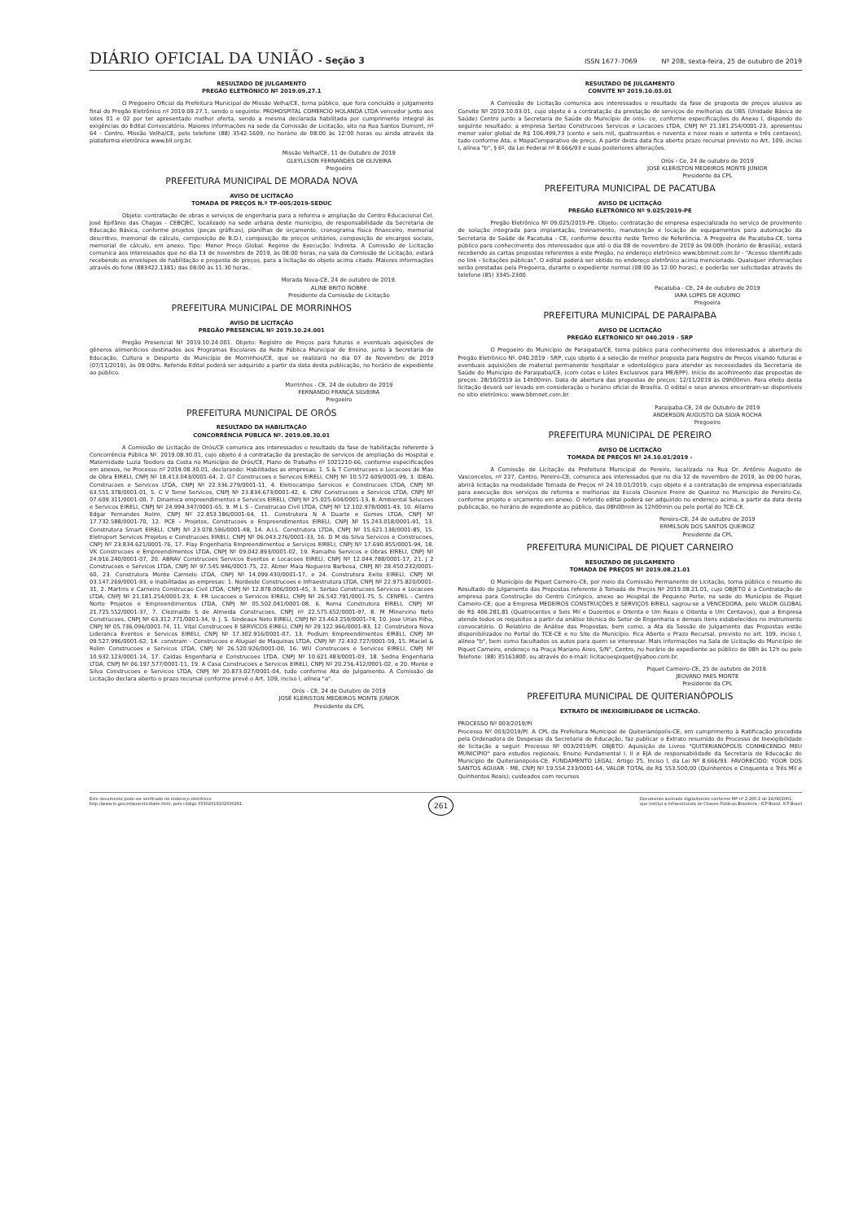DIÁRIO OFICIAL DA UNIÃO - Seção 3
ISSN 1677-7069 Nº 208, sexta-feira, 25 de outubro de 2019
RESULTADO DE JULGAMENTO
PREGÃO ELETRÔNICO Nº 2019.09.27.1
O Pregoeiro Oficial da Prefeitura Municipal de Missão Velha/CE, torna público, que fora concluído o julgamento final do Pregão Eletrônico nº 2019.09.27.1, sendo o seguinte: PROHOSPITAL COMÉRCIO HOLANDA LTDA vencedor junto aos lotes 01 e 02 por ter apresentado melhor oferta, sendo a mesma declarada habilitada por cumprimento integral às exigências do Edital Convocatório. Maiores informações na sede da Comissão de Licitação, sito na Rua Santos Dumont, nº 64 - Centro, Missão Velha/CE, pelo telefone (88) 3542-1609, no horário de 08:00 às 12:00 horas ou ainda através da plataforma eletrônica www.bll.org.br.
Missão Velha/CE, 11 de Outubro de 2019
GLEYLLSON FERNANDES DE OLIVEIRA
Pregoeiro
PREFEITURA MUNICIPAL DE MORADA NOVA
AVISO DE LICITAÇÃO
TOMADA DE PREÇOS N.º TP-005/2019-SEDUC
Objeto: contratação de obras e serviços de engenharia para a reforma e ampliação do Centro Educacional Cel. José Epifânio das Chagas - CEBCJEC, localizado na sede urbana deste município, de responsabilidade da Secretaria de Educação Básica, conforme projetos (peças gráficas), planilhas de orçamento, cronograma físico financeiro, memorial descritivo, memorial de cálculo, composição de B.D.I, composição de preços unitários, composição de encargos sociais, memorial de cálculo, em anexo. Tipo: Menor Preço Global. Regime de Execução: Indireta. A Comissão de Licitação comunica aos interessados que no dia 13 de novembro de 2019, às 08:00 horas, na sala da Comissão de Licitação, estará recebendo os envelopes de habilitação e proposta de preços, para a licitação do objeto acima citado. Maiores informações através do fone (883422.1381) das 08:00 às 11:30 horas.
Morada Nova-CE, 24 de outubro de 2019.
ALINE BRITO NOBRE
Presidente da Comissão de Licitação
PREFEITURA MUNICIPAL DE MORRINHOS
AVISO DE LICITAÇÃO
PREGÃO PRESENCIAL Nº 2019.10.24.001
Pregão Presencial Nº 2019.10.24.001. Objeto: Registro de Preços para futuras e eventuais aquisições de gêneros alimentícios destinados aos Programas Escolares da Rede Pública Municipal de Ensino, junto à Secretaria de Educação, Cultura e Desporto do Município de Morrinhos/CE, que se realizará no dia 07 de Novembro de 2019 (07/11/2019), às 09:00hs. Referido Edital poderá ser adquirido a partir da data desta publicação, no horário de expediente ao público.
Morrinhos - CE, 24 de outubro de 2019
FERNANDO FRANÇA SILVEIRA
Pregoeiro
PREFEITURA MUNICIPAL DE ORÓS
RESULTADO DA HABILITAÇÃO
CONCORRÊNCIA PÚBLICA Nº. 2019.08.30.01
A Comissão de Licitação de Orós/CE comunica aos interessados o resultado da fase de habilitação referente à Concorrência Pública Nº. 2019.08.30.01, cujo objeto é a contratação da prestação de serviços de ampliação do Hospital e Maternidade Luzia Teodoro da Costa no Município de Orós/CE, Plano de Trabalho nº 1021210-66, conforme especificações em anexos, no Processo nº 2019.08.30.01, declarando: Habilitadas as empresas: 1. S & T Construcoes e Locacoes de Mao de Obra EIRELI, CNPJ Nº 18.413.043/0001-64, 2. G7 Construcoes e Servicos EIRELI, CNPJ Nº 10.572.609/0001-99, 3. IDEAL Construcoes e Servicos LTDA, CNPJ Nº 22.336.279/0001-11, 4. Eletrocampo Servicos e Construcoes LTDA, CNPJ Nº 63.551.378/0001-01, 5. C V Tome Servicos, CNPJ Nº 23.834.673/0001-42, 6. CRV Construcoes e Servicos LTDA, CNPJ Nº 07.609.311/0001-00, 7. Dinamica empreendimentos e Servicos EIRELI, CNPJ Nº 25.025.604/0001-13, 8. Ambiental Solucoes e Servicos EIRELI, CNPJ Nº 24.994.347/0001-65, 9. M L S - Construcao Civil LTDA, CNPJ Nº 12.102.978/0001-43, 10. Allamo Edgar Fernandes Rolim, CNPJ Nº 22.853.186/0001-64, 11. Construtora N A Duarte e Gomes LTDA, CNPJ Nº 17.732.588/0001-70, 12. PCE - Projetos, Construcoes e Empreendimentos EIRELI, CNPJ Nº 15.243.018/0001-91, 13. Construtora Smart EIRELI, CNPJ Nº 23.078.596/0001-48, 14. A.I.L. Construtora LTDA, CNPJ Nº 15.621.138/0001-85, 15. Eletroport Servicos Projetos e Construcoes EIRELI, CNPJ Nº 06.043.276/0001-33, 16. D M da Silva Servicos e Construcoes, CNPJ Nº 23.834.621/0001-76, 17. Flay Engenharia Empreendimentos e Serviços EIRELI, CNPJ Nº 17.690.855/0001-94, 18. VK Construcoes e Empreendimentos LTDA, CNPJ Nº 09.042.893/0001-02, 19. Ramalho Servicos e Obras EIRELI, CNPJ Nº 24.916.240/0001-07, 20. ABRAV Construcoes Servicos Eventos e Locacoes EIRELI, CNPJ Nº 12.044.788/0001-17, 21. J 2 Construcoes e Servicos LTDA, CNPJ Nº 97.545.946/0001-75, 22. Abner Maia Nogueira Barbosa, CNPJ Nº 28.450.232/0001-60, 23. Construtora Monte Carmelo LTDA, CNPJ Nº 14.099.430/0001-17, e 24. Construtora Exito EIRELI, CNPJ Nº 03.147.269/0001-93, e Inabilitadas as empresas: 1. Nordeste Construcoes e Infraestrutura LTDA, CNPJ Nº 22.975.820/0001-31, 2. Martins e Carneiro Construcao Civil LTDA, CNPJ Nº 12.878.006/0001-45, 3. Sertao Construcoes Servicos e Locacoes LTDA, CNPJ Nº 21.181.254/0001-23, 4. FR Locacoes e Servicos EIRELI, CNPJ Nº 26.542.791/0001-75, 5. CENPEL - Centro Norte Projetos e Empreendimentos LTDA, CNPJ Nº 05.502.041/0001-08, 6. Roma Construtora EIRELI, CNPJ Nº 21.725.552/0001-37, 7. Clezinaldo S de Almeida Construcoes, CNPJ nº 22.575.652/0001-97, 8. M Minervino Neto Construcoes, CNPJ Nº 63.312.771/0001-34, 9. J. S. Sindeaux Neto EIRELI, CNPJ Nº 23.463.259/0001-74, 10. Jose Urias Filho, CNPJ Nº 05.736.096/0001-74, 11. Vital Construcoes E SERVICOS EIRELI, CNPJ Nº 29.122.966/0001-83, 12. Construtora Nova Lideranca Eventos e Servicos EIRELI, CNPJ Nº 17.302.916/0001-07, 13. Podium Empreendimentos EIRELI, CNPJ Nº 09.527.996/0001-62, 14. constram - Construcoes e Aluguel de Maquinas LTDA, CNPJ Nº 72.432.727/0001-59, 15. Maciel & Rolim Construcoes e Servicos LTDA, CNPJ Nº 26.520.926/0001-00, 16. WU Construcoes e Servicos EIRELI, CNPJ Nº 10.932.123/0001-14, 17. Caldas Engenharia e Construcoes LTDA, CNPJ Nº 10.621.483/0001-03, 18. Sedna Engenharia LTDA, CNPJ Nº 06.197.577/0001-11, 19. A Casa Construcoes e Servicos EIRELI, CNPJ Nº 20.256.412/0001-02, e 20. Monte e Silva Construcoes e Servicos LTDA, CNPJ Nº 20.873.027/0001-04, tudo conforme Ata de Julgamento. A Comissão de Licitação declara aberto o prazo recursal conforme prevê o Art. 109, inciso I, alínea "a".
Orós - CE, 24 de Outubro de 2019
JOSÉ KLÉRISTON MEDEIROS MONTE JÚNIOR
Presidente da CPL
RESULTADO DE JULGAMENTO
CONVITE Nº 2019.10.03.01
A Comissão de Licitação comunica aos interessados o resultado da fase de proposta de preços alusiva ao Convite Nº 2019.10.03.01, cujo objeto é a contratação da prestação de serviços de melhorias da UBS (Unidade Básica de Saúde) Centro junto a Secretaria de Saúde do Município de orós- ce, conforme especificações do Anexo I, dispondo do seguinte resultado: a empresa Sertao Construcoes Servicos e Locacoes LTDA, CNPJ Nº 21.181.254/0001-23, apresentou menor valor global de R$ 106.499,73 (cento e seis mil, quatrocentos e noventa e nove reais e setenta e três centavos), tudo conforme Ata, e MapaComparativo de preço. A partir desta data fica aberto prazo recursal previsto no Art. 109, inciso I, alínea "b", § 6º, da Lei Federal nº 8.666/93 e suas posteriores alterações.
Orós - Ce, 24 de outubro de 2019
JOSÉ KLERISTON MEDEIROS MONTE JUNIOR
Presidente da CPL
PREFEITURA MUNICIPAL DE PACATUBA
AVISO DE LICITAÇÃO
PREGÃO ELETRÔNICO Nº 9.025/2019-PE
Pregão Eletrônico Nº 09.025/2019-PE. Objeto: contratação de empresa especializada no serviço de provimento de solução integrada para implantação, treinamento, manutenção e locação de equipamentos para automação da Secretaria de Saúde de Pacatuba - CE, conforme descrito neste Termo de Referência. A Pregoeira de Pacatuba-CE, torna público para conhecimento dos interessados que até o dia 08 de novembro de 2019 às 09:00h (horário de Brasília), estará recebendo as cartas propostas referentes a este Pregão, no endereço eletrônico www.bbmnet.com.br - "Acesso Identificado no link - licitações públicas". O edital poderá ser obtido no endereço eletrônico acima mencionado. Quaisquer informações serão prestadas pela Pregoeira, durante o expediente normal (08:00 às 12:00 horas), e poderão ser solicitadas através do telefone (85) 3345-2300.
Pacatuba - CE, 24 de outubro de 2019
IARA LOPES DE AQUINO
Pregoeira
PREFEITURA MUNICIPAL DE PARAIPABA
AVISO DE LICITAÇÃO
PREGÃO ELETRÔNICO Nº 040.2019 - SRP
O Pregoeiro do Município de Paraipaba/CE, torna público para conhecimento dos interessados a abertura do Pregão Eletrônico Nº. 040.2019 - SRP, cujo objeto é a seleção de melhor proposta para Registro de Preços visando futuras e eventuais aquisições de material permanente hospitalar e odontológico para atender as necessidades da Secretaria de Saúde do Município de Paraipaba/CE, (com cotas e Lotes Exclusivos para ME/EPP). Início do acolhimento das propostas de preços: 28/10/2019 às 14h00min. Data de abertura das propostas de preços: 12/11/2019 às 09h00min. Para efeito desta licitação deverá ser levado em consideração o horário oficial de Brasília. O edital e seus anexos encontram-se disponíveis no sítio eletrônico: www.bbmnet.com.br.
Paraipaba-CE, 24 de Outubro de 2019
ANDERSON AUGUSTO DA SILVA ROCHA
Pregoeiro
PREFEITURA MUNICIPAL DE PEREIRO
AVISO DE LICITAÇÃO
TOMADA DE PREÇOS Nº 24.10.01/2019 -
A Comissão de Licitação da Prefeitura Municipal de Pereiro, localizada na Rua Dr. Antônio Augusto de Vasconcelos, nº 227, Centro, Pereiro-CE, comunica aos interessados que no dia 12 de novembro de 2019, às 09:00 horas, abrirá licitação na modalidade Tomada de Preços nº 24.10.01/2019, cujo objeto é a contratação de empresa especializada para execução dos serviços de reforma e melhorias da Escola Cleonice Freire de Queiroz no Município de Pereiro-Ce, conforme projeto e orçamento em anexo. O referido edital poderá ser adquirido no endereço acima, a partir da data desta publicação, no horário de expediente ao público, das 08h00min às 12h00min ou pelo portal do TCE-CE.
Pereiro-CE, 24 de outubro de 2019
ERMILSON DOS SANTOS QUEIROZ
Presidente da CPL
PREFEITURA MUNICIPAL DE PIQUET CARNEIRO
RESULTADO DE JULGAMENTO
TOMADA DE PREÇOS Nº 2019.08.21.01
O Município de Piquet Carneiro-CE, por meio da Comissão Permanente de Licitação, torna público o resumo do Resultado de Julgamento das Propostas referente à Tomada de Preços Nº 2019.08.21.01, cujo OBJETO é a Contratação de empresa para Construção do Centro Cirúrgico, anexo ao Hospital de Pequeno Porte, na sede do Município de Piquet Carneiro-CE; que a Empresa MEDEIROS CONSTRUÇÕES E SERVIÇOS EIRELI, sagrou-se a VENCEDORA, pelo VALOR GLOBAL de R$ 406.281,81 (Quatrocentos e Seis Mil e Duzentos e Oitenta e Um Reais e Oitenta e Um Centavos), que a Empresa atende todos os requisitos a partir da análise técnica do Setor de Engenharia e demais itens estabelecidos no instrumento convocatório. O Relatório de Análise das Propostas, bem como, a Ata da Sessão de Julgamento das Propostas estão disponibilizados no Portal do TCE-CE e no Site do Município. Fica Aberto o Prazo Recursal, previsto no art. 109, inciso I, alínea "b", bem como facultados os autos para quem se interessar. Mais informações na Sala de Licitação do Município de Piquet Carneiro, endereço na Praça Mariano Aires, S/N°, Centro, no horário de expediente ao público de 08h às 12h ou pelo Telefone: (88) 35161800, ou através do e-mail: licitacoespiquet@yahoo.com.br.
Piquet Carneiro-CE, 25 de outubro de 2019.
JEOVANO PAES MONTE
Presidente da CPL
PREFEITURA MUNICIPAL DE QUITERIANÓPOLIS
EXTRATO DE INEXIGIBILIDADE DE LICITAÇÃO.
PROCESSO Nº 003/2019/PI
Processo Nº 003/2019/PI. A CPL da Prefeitura Municipal de Quiterianópolis-CE, em cumprimento à Ratificação procedida pela Ordenadora de Despesas da Secretaria de Educação, faz publicar o Extrato resumido do Processo de Inexigibilidade de licitação a seguir: Processo Nº 003/2019/PI. OBJETO: Aquisição de Livros "QUITERIANÓPOLIS CONHECENDO MEU MUNICÍPIO" para estudos regionais, Ensino Fundamental I, II e EJA de responsabilidade da Secretaria de Educação do Município de Quiterianópolis-CE. FUNDAMENTO LEGAL: Artigo 25, Inciso I, da Lei Nº 8.666/93. FAVORECIDO: YGOR DOS SANTOS AGUIAR - ME, CNPJ Nº 19.554.233/0001-64, VALOR TOTAL de R$ 553.500,00 (Quinhentos e Cinquenta e Três Mil e Quinhentos Reais), custeados com recursos
Este documento pode ser verificado no endereço eletrônico
http://www.in.gov.br/autenticidade.html, pelo código 05302019102500261
261
Documento assinado digitalmente conforme MP nº 2.200-2 de 24/08/2001,
que institui a Infraestrutura de Chaves Públicas Brasileira - ICP-Brasil. ICP Brasil